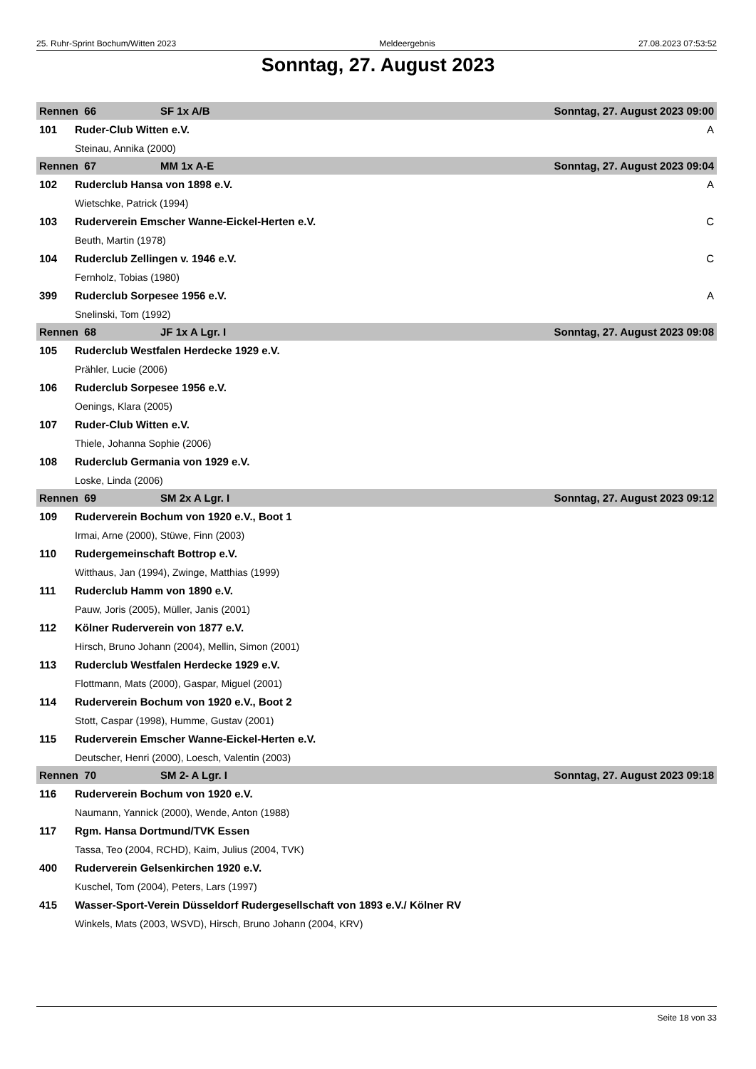25. Ruhr-Sprint Bochum/Witten 2023 Meldeergebnis 27.08.2023 07:53:52
Sonntag, 27. August 2023
| Rennen 66 | | SF 1x A/B | Sonntag, 27. August 2023 09:00 |
| 101 | Ruder-Club Witten e.V. | | A |
| | Steinau, Annika (2000) | | |
| Rennen 67 | | MM 1x A-E | Sonntag, 27. August 2023 09:04 |
| 102 | Ruderclub Hansa von 1898 e.V. | | A |
| | Wietschke, Patrick (1994) | | |
| 103 | Ruderverein Emscher Wanne-Eickel-Herten e.V. | | C |
| | Beuth, Martin (1978) | | |
| 104 | Ruderclub Zellingen v. 1946 e.V. | | C |
| | Fernholz, Tobias (1980) | | |
| 399 | Ruderclub Sorpesee 1956 e.V. | | A |
| | Snelinski, Tom (1992) | | |
| Rennen 68 | | JF 1x A Lgr. I | Sonntag, 27. August 2023 09:08 |
| 105 | Ruderclub Westfalen Herdecke 1929 e.V. | | |
| | Prähler, Lucie (2006) | | |
| 106 | Ruderclub Sorpesee 1956 e.V. | | |
| | Oenings, Klara (2005) | | |
| 107 | Ruder-Club Witten e.V. | | |
| | Thiele, Johanna Sophie (2006) | | |
| 108 | Ruderclub Germania von 1929 e.V. | | |
| | Loske, Linda (2006) | | |
| Rennen 69 | | SM 2x A Lgr. I | Sonntag, 27. August 2023 09:12 |
| 109 | Ruderverein Bochum von 1920 e.V., Boot 1 | | |
| | Irmai, Arne (2000), Stüwe, Finn (2003) | | |
| 110 | Rudergemeinschaft Bottrop e.V. | | |
| | Witthaus, Jan (1994), Zwinge, Matthias (1999) | | |
| 111 | Ruderclub Hamm von 1890 e.V. | | |
| | Pauw, Joris (2005), Müller, Janis (2001) | | |
| 112 | Kölner Ruderverein von 1877 e.V. | | |
| | Hirsch, Bruno Johann (2004), Mellin, Simon (2001) | | |
| 113 | Ruderclub Westfalen Herdecke 1929 e.V. | | |
| | Flottmann, Mats (2000), Gaspar, Miguel (2001) | | |
| 114 | Ruderverein Bochum von 1920 e.V., Boot 2 | | |
| | Stott, Caspar (1998), Humme, Gustav (2001) | | |
| 115 | Ruderverein Emscher Wanne-Eickel-Herten e.V. | | |
| | Deutscher, Henri (2000), Loesch, Valentin (2003) | | |
| Rennen 70 | | SM 2- A Lgr. I | Sonntag, 27. August 2023 09:18 |
| 116 | Ruderverein Bochum von 1920 e.V. | | |
| | Naumann, Yannick (2000), Wende, Anton (1988) | | |
| 117 | Rgm. Hansa Dortmund/TVK Essen | | |
| | Tassa, Teo (2004, RCHD), Kaim, Julius (2004, TVK) | | |
| 400 | Ruderverein Gelsenkirchen 1920 e.V. | | |
| | Kuschel, Tom (2004), Peters, Lars (1997) | | |
| 415 | Wasser-Sport-Verein Düsseldorf Rudergesellschaft von 1893 e.V./ Kölner RV | | |
| | Winkels, Mats (2003, WSVD), Hirsch, Bruno Johann (2004, KRV) | | |
Seite 18 von 33